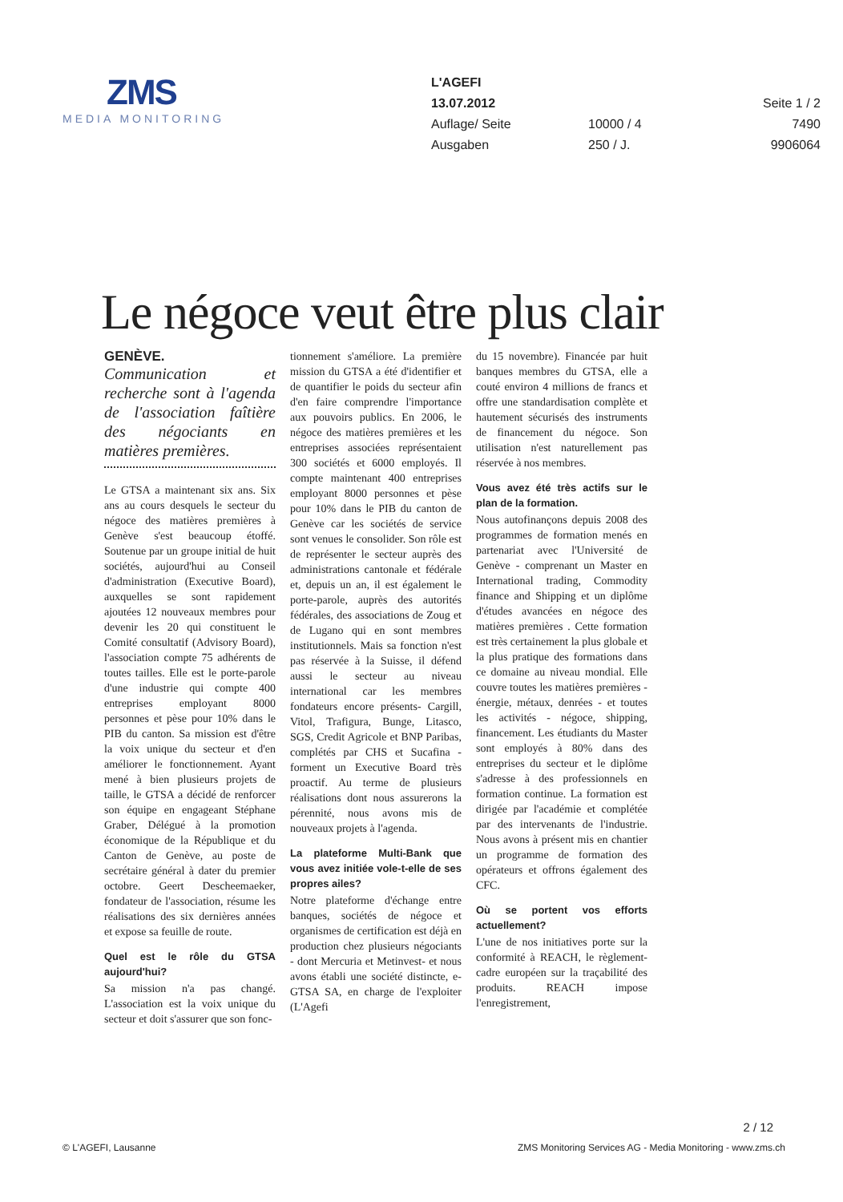ZMS
MEDIA MONITORING
| L'AGEFI | | |
| 13.07.2012 | | Seite 1 / 2 |
| Auflage/ Seite | 10000 / 4 | 7490 |
| Ausgaben | 250 / J. | 9906064 |
Le négoce veut être plus clair
GENÈVE.
Communication et recherche sont à l'agenda de l'association faîtière des négociants en matières premières.
Le GTSA a maintenant six ans. Six ans au cours desquels le secteur du négoce des matières premières à Genève s'est beaucoup étoffé. Soutenue par un groupe initial de huit sociétés, aujourd'hui au Conseil d'administration (Executive Board), auxquelles se sont rapidement ajoutées 12 nouveaux membres pour devenir les 20 qui constituent le Comité consultatif (Advisory Board), l'association compte 75 adhérents de toutes tailles. Elle est le porte-parole d'une industrie qui compte 400 entreprises employant 8000 personnes et pèse pour 10% dans le PIB du canton. Sa mission est d'être la voix unique du secteur et d'en améliorer le fonctionnement. Ayant mené à bien plusieurs projets de taille, le GTSA a décidé de renforcer son équipe en engageant Stéphane Graber, Délégué à la promotion économique de la République et du Canton de Genève, au poste de secrétaire général à dater du premier octobre. Geert Descheemaeker, fondateur de l'association, résume les réalisations des six dernières années et expose sa feuille de route.
Quel est le rôle du GTSA aujourd'hui?
Sa mission n'a pas changé. L'association est la voix unique du secteur et doit s'assurer que son fonc-
tionnement s'améliore. La première mission du GTSA a été d'identifier et de quantifier le poids du secteur afin d'en faire comprendre l'importance aux pouvoirs publics. En 2006, le négoce des matières premières et les entreprises associées représentaient 300 sociétés et 6000 employés. Il compte maintenant 400 entreprises employant 8000 personnes et pèse pour 10% dans le PIB du canton de Genève car les sociétés de service sont venues le consolider. Son rôle est de représenter le secteur auprès des administrations cantonale et fédérale et, depuis un an, il est également le porte-parole, auprès des autorités fédérales, des associations de Zoug et de Lugano qui en sont membres institutionnels. Mais sa fonction n'est pas réservée à la Suisse, il défend aussi le secteur au niveau international car les membres fondateurs encore présents- Cargill, Vitol, Trafigura, Bunge, Litasco, SGS, Credit Agricole et BNP Paribas, complétés par CHS et Sucafina - forment un Executive Board très proactif. Au terme de plusieurs réalisations dont nous assurerons la pérennité, nous avons mis de nouveaux projets à l'agenda.
La plateforme Multi-Bank que vous avez initiée vole-t-elle de ses propres ailes?
Notre plateforme d'échange entre banques, sociétés de négoce et organismes de certification est déjà en production chez plusieurs négociants - dont Mercuria et Metinvest- et nous avons établi une société distincte, e-GTSA SA, en charge de l'exploiter (L'Agefi
du 15 novembre). Financée par huit banques membres du GTSA, elle a couté environ 4 millions de francs et offre une standardisation complète et hautement sécurisés des instruments de financement du négoce. Son utilisation n'est naturellement pas réservée à nos membres.
Vous avez été très actifs sur le plan de la formation.
Nous autofinançons depuis 2008 des programmes de formation menés en partenariat avec l'Université de Genève - comprenant un Master en International trading, Commodity finance and Shipping et un diplôme d'études avancées en négoce des matières premières . Cette formation est très certainement la plus globale et la plus pratique des formations dans ce domaine au niveau mondial. Elle couvre toutes les matières premières - énergie, métaux, denrées - et toutes les activités - négoce, shipping, financement. Les étudiants du Master sont employés à 80% dans des entreprises du secteur et le diplôme s'adresse à des professionnels en formation continue. La formation est dirigée par l'académie et complétée par des intervenants de l'industrie. Nous avons à présent mis en chantier un programme de formation des opérateurs et offrons également des CFC.
Où se portent vos efforts actuellement?
L'une de nos initiatives porte sur la conformité à REACH, le règlement-cadre européen sur la traçabilité des produits. REACH impose l'enregistrement,
2 / 12
© L'AGEFI, Lausanne ZMS Monitoring Services AG - Media Monitoring - www.zms.ch